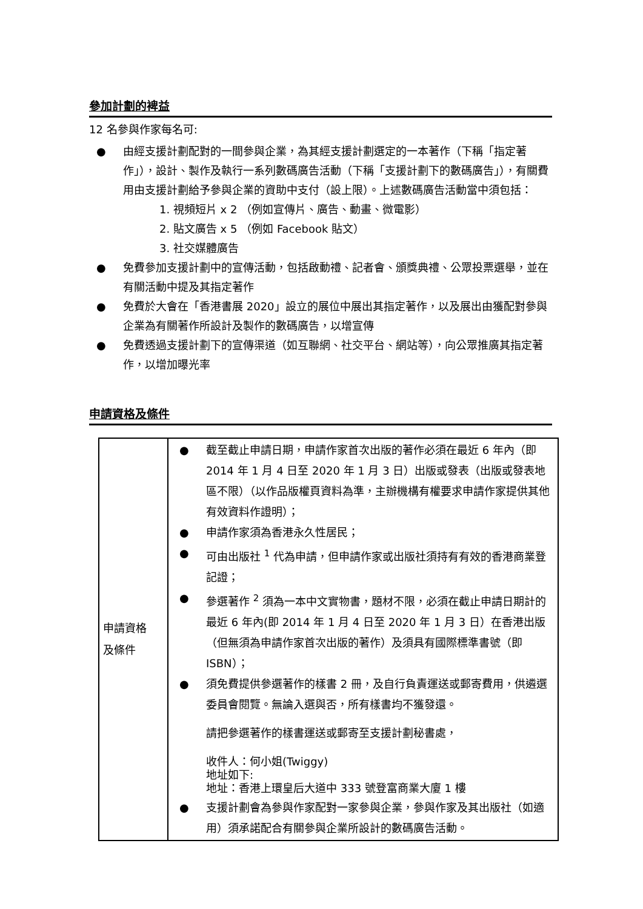參加計劃的裨益
12 名參與作家每名可:
● 由經支援計劃配對的一間參與企業，為其經支援計劃選定的一本著作（下稱「指定著作」），設計、製作及執行一系列數碼廣告活動（下稱「支援計劃下的數碼廣告」），有關費用由支援計劃給予參與企業的資助中支付（設上限）。上述數碼廣告活動當中須包括：
1. 視頻短片 x 2 （例如宣傳片、廣告、動畫、微電影）
2. 貼文廣告 x 5 （例如 Facebook 貼文）
3. 社交媒體廣告
● 免費參加支援計劃中的宣傳活動，包括啟動禮、記者會、頒獎典禮、公眾投票選舉，並在有關活動中提及其指定著作
● 免費於大會在「香港書展 2020」設立的展位中展出其指定著作，以及展出由獲配對參與企業為有關著作所設計及製作的數碼廣告，以增宣傳
● 免費透過支援計劃下的宣傳渠道（如互聯網、社交平台、網站等），向公眾推廣其指定著作，以增加曝光率
申請資格及條件
| 申請資格 及條件 | ● 截至截止申請日期，申請作家首次出版的著作必須在最近 6 年內（即 2014 年 1 月 4 日至 2020 年 1 月 3 日）出版或發表（出版或發表地區不限）（以作品版權頁資料為準，主辦機構有權要求申請作家提供其他有效資料作證明）； ● 申請作家須為香港永久性居民； ● 可由出版社 <sup>1</sup> 代為申請，但申請作家或出版社須持有有效的香港商業登記證； ● 參選著作 <sup>2</sup> 須為一本中文實物書，題材不限，必須在截止申請日期計的最近 6 年內(即 2014 年 1 月 4 日至 2020 年 1 月 3 日）在香港出版（但無須為申請作家首次出版的著作）及須具有國際標準書號（即 ISBN）； ● 須免費提供參選著作的樣書 2 冊，及自行負責運送或郵寄費用，供遴選委員會閱覽。無論入選與否，所有樣書均不獲發還。 請把參選著作的樣書運送或郵寄至支援計劃秘書處， 收件人：何小姐(Twiggy) 地址如下: 地址：香港上環皇后大道中 333 號登富商業大廈 1 樓 ● 支援計劃會為參與作家配對一家參與企業，參與作家及其出版社（如適用）須承諾配合有關參與企業所設計的數碼廣告活動。 |